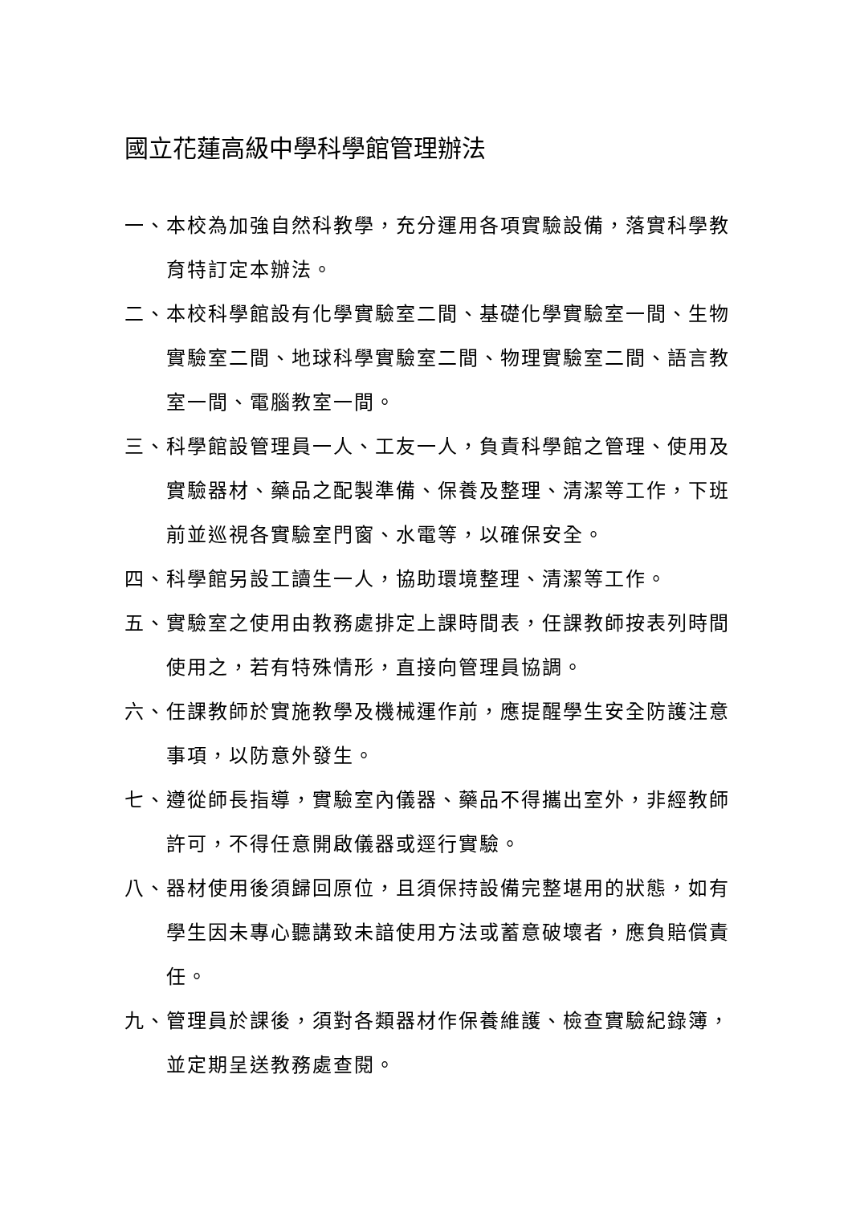國立花蓮高級中學科學館管理辦法
一、本校為加強自然科教學，充分運用各項實驗設備，落實科學教育特訂定本辦法。
二、本校科學館設有化學實驗室二間、基礎化學實驗室一間、生物實驗室二間、地球科學實驗室二間、物理實驗室二間、語言教室一間、電腦教室一間。
三、科學館設管理員一人、工友一人，負責科學館之管理、使用及實驗器材、藥品之配製準備、保養及整理、清潔等工作，下班前並巡視各實驗室門窗、水電等，以確保安全。
四、科學館另設工讀生一人，協助環境整理、清潔等工作。
五、實驗室之使用由教務處排定上課時間表，任課教師按表列時間使用之，若有特殊情形，直接向管理員協調。
六、任課教師於實施教學及機械運作前，應提醒學生安全防護注意事項，以防意外發生。
七、遵從師長指導，實驗室內儀器、藥品不得攜出室外，非經教師許可，不得任意開啟儀器或逕行實驗。
八、器材使用後須歸回原位，且須保持設備完整堪用的狀態，如有學生因未專心聽講致未諳使用方法或蓄意破壞者，應負賠償責任。
九、管理員於課後，須對各類器材作保養維護、檢查實驗紀錄簿，並定期呈送教務處查閱。